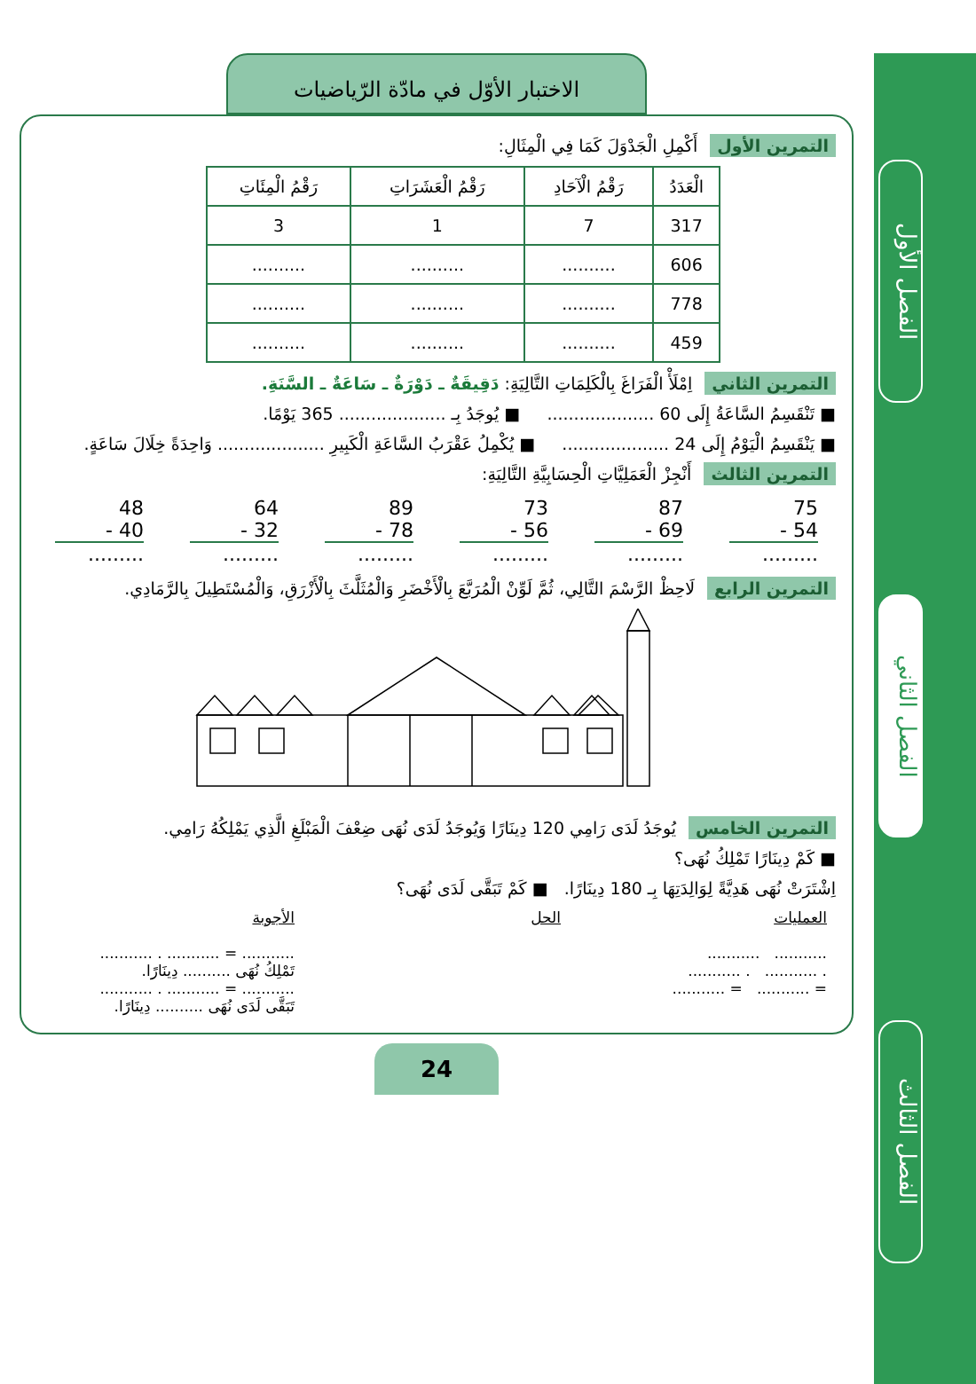الفصل الأول
الفصل الثاني
الفصل الثالث
الاختبار الأوّل في مادّة الرّياضيات
التمرين الأول أَكْمِلِ الْجَدْوَلَ كَمَا فِي الْمِثَالِ:
| الْعَدَدُ | رَقْمُ الْآحَادِ | رَقْمُ الْعَشَرَاتِ | رَقْمُ الْمِئَاتِ |
| --- | --- | --- | --- |
| 317 | 7 | 1 | 3 |
| 606 | .......... | .......... | .......... |
| 778 | .......... | .......... | .......... |
| 459 | .......... | .......... | .......... |
التمرين الثاني اِمْلَأْ الْفَرَاغَ بِالْكَلِمَاتِ التَّالِيَةِ: دَقِيقَةٌ ـ دَوْرَةٌ ـ سَاعَةٌ ـ السَّنَةِ.
■ تَنْقَسِمُ السَّاعَةُ إِلَى 60 .................... ■ يُوجَدُ بِـ .................... 365 يَوْمًا.
■ يَنْقَسِمُ الْيَوْمُ إِلَى 24 .................... ■ يُكْمِلُ عَقْرَبُ السَّاعَةِ الْكَبِيرِ .................... وَاحِدَةً خِلَالَ سَاعَةٍ.
التمرين الثالث أَنْجِزْ الْعَمَلِيَّاتِ الْحِسَابِيَّةِ التَّالِيَةِ:
75
- 54
.........
87
- 69
.........
73
- 56
.........
89
- 78
.........
64
- 32
.........
48
- 40
.........
التمرين الرابع لَاحِظْ الرَّسْمَ التَّالِي، ثُمَّ لَوِّنْ الْمُرَبَّعَ بِالْأَخْضَرِ وَالْمُثَلَّثَ بِالْأَزْرَقِ، وَالْمُسْتَطِيلَ بِالرَّمَادِي.
التمرين الخامس يُوجَدُ لَدَى رَامِي 120 دِينَارًا وَيُوجَدُ لَدَى نُهَى ضِعْفَ الْمَبْلَغِ الَّذِي يَمْلِكُهُ رَامِي.
■ كَمْ دِينَارًا تَمْلِكُ نُهَى؟
اِشْتَرَتْ نُهَى هَدِيَّةً لِوَالِدَتِهَا بِـ 180 دِينَارًا. ■ كَمْ تَبَقَّى لَدَى نُهَى؟
العمليات
........... ...........
. ........... . ...........
= ........... = ...........
الحل الأجوبة
........... = ........... . ...........
تَمْلِكُ نُهَى .......... دِينَارًا.
........... = ........... . ...........
تَبَقَّى لَدَى نُهَى .......... دِينَارًا.
24